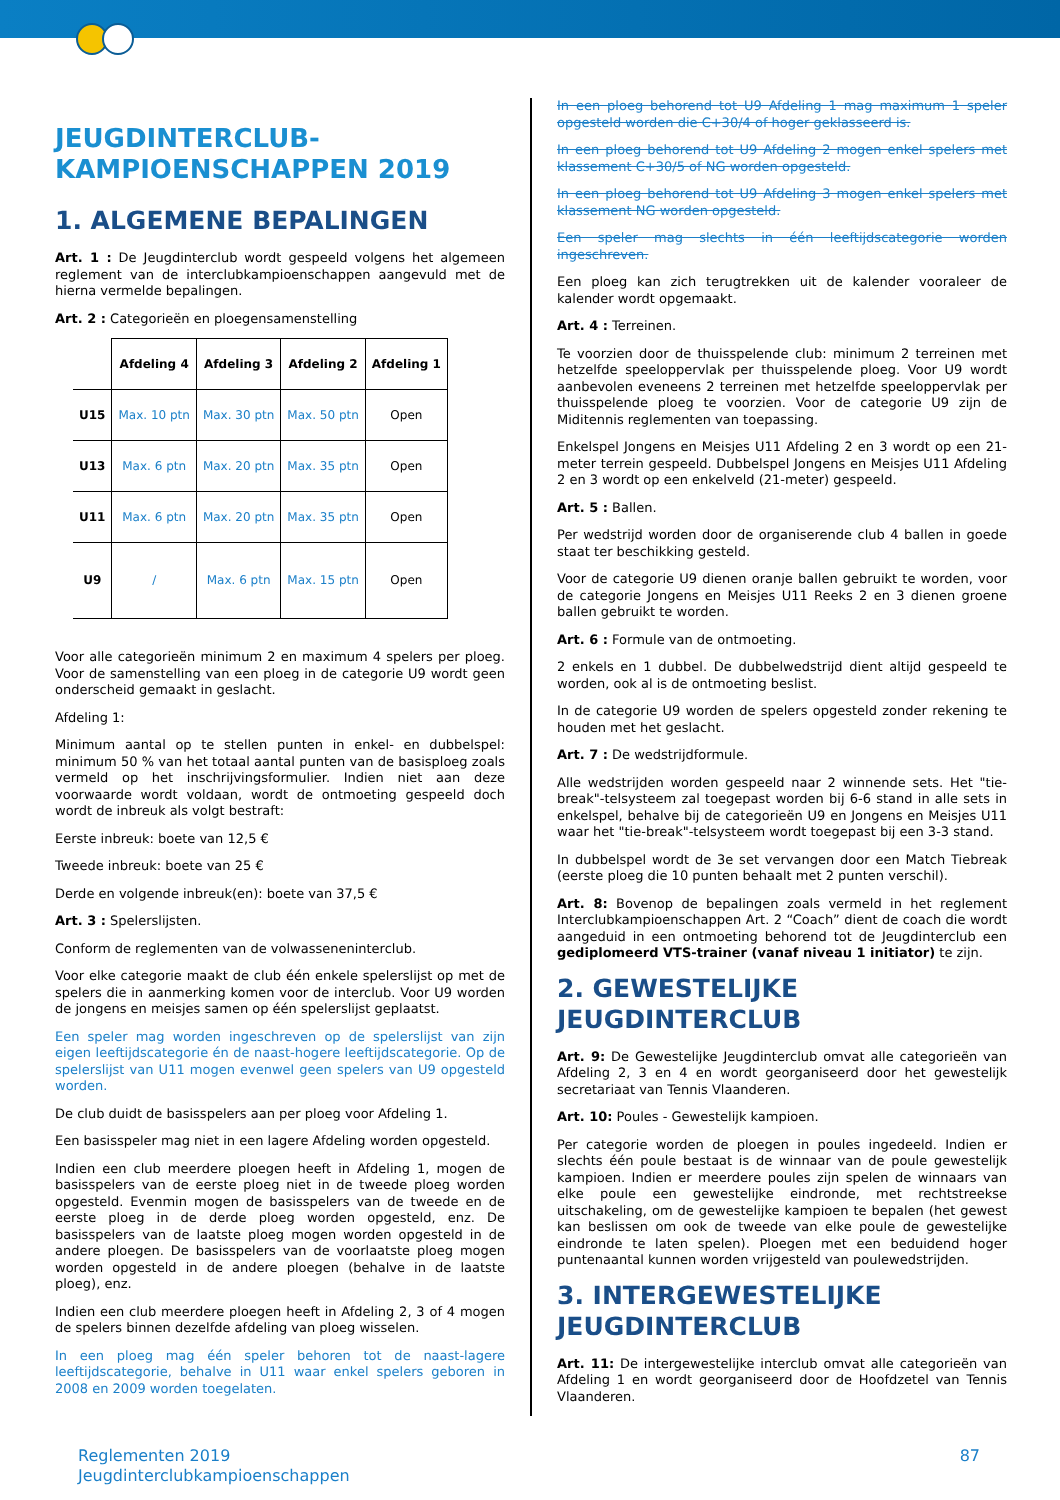JEUGDINTERCLUB-
KAMPIOENSCHAPPEN 2019
1. ALGEMENE BEPALINGEN
Art. 1 : De Jeugdinterclub wordt gespeeld volgens het algemeen reglement van de interclubkampioenschappen aangevuld met de hierna vermelde bepalingen.
Art. 2 : Categorieën en ploegensamenstelling
| | Afdeling 4 | Afdeling 3 | Afdeling 2 | Afdeling 1 |
| --- | --- | --- | --- | --- |
| U15 | Max. 10 ptn | Max. 30 ptn | Max. 50 ptn | Open |
| U13 | Max. 6 ptn | Max. 20 ptn | Max. 35 ptn | Open |
| U11 | Max. 6 ptn | Max. 20 ptn | Max. 35 ptn | Open |
| U9 | / | Max. 6 ptn | Max. 15 ptn | Open |
Voor alle categorieën minimum 2 en maximum 4 spelers per ploeg. Voor de samenstelling van een ploeg in de categorie U9 wordt geen onderscheid gemaakt in geslacht.
Afdeling 1:
Minimum aantal op te stellen punten in enkel- en dubbelspel: minimum 50 % van het totaal aantal punten van de basisploeg zoals vermeld op het inschrijvingsformulier. Indien niet aan deze voorwaarde wordt voldaan, wordt de ontmoeting gespeeld doch wordt de inbreuk als volgt bestraft:
Eerste inbreuk: boete van 12,5 €
Tweede inbreuk: boete van 25 €
Derde en volgende inbreuk(en): boete van 37,5 €
Art. 3 : Spelerslijsten.
Conform de reglementen van de volwasseneninterclub.
Voor elke categorie maakt de club één enkele spelerslijst op met de spelers die in aanmerking komen voor de interclub. Voor U9 worden de jongens en meisjes samen op één spelerslijst geplaatst.
Een speler mag worden ingeschreven op de spelerslijst van zijn eigen leeftijdscategorie én de naast-hogere leeftijdscategorie. Op de spelerslijst van U11 mogen evenwel geen spelers van U9 opgesteld worden.
De club duidt de basisspelers aan per ploeg voor Afdeling 1.
Een basisspeler mag niet in een lagere Afdeling worden opgesteld.
Indien een club meerdere ploegen heeft in Afdeling 1, mogen de basisspelers van de eerste ploeg niet in de tweede ploeg worden opgesteld. Evenmin mogen de basisspelers van de tweede en de eerste ploeg in de derde ploeg worden opgesteld, enz. De basisspelers van de laatste ploeg mogen worden opgesteld in de andere ploegen. De basisspelers van de voorlaatste ploeg mogen worden opgesteld in de andere ploegen (behalve in de laatste ploeg), enz.
Indien een club meerdere ploegen heeft in Afdeling 2, 3 of 4 mogen de spelers binnen dezelfde afdeling van ploeg wisselen.
In een ploeg mag één speler behoren tot de naast-lagere leeftijdscategorie, behalve in U11 waar enkel spelers geboren in 2008 en 2009 worden toegelaten.
In een ploeg behorend tot U9 Afdeling 1 mag maximum 1 speler opgesteld worden die C+30/4 of hoger geklasseerd is.
In een ploeg behorend tot U9 Afdeling 2 mogen enkel spelers met klassement C+30/5 of NG worden opgesteld.
In een ploeg behorend tot U9 Afdeling 3 mogen enkel spelers met klassement NG worden opgesteld.
Een speler mag slechts in één leeftijdscategorie worden ingeschreven.
Een ploeg kan zich terugtrekken uit de kalender vooraleer de kalender wordt opgemaakt.
Art. 4 : Terreinen.
Te voorzien door de thuisspelende club: minimum 2 terreinen met hetzelfde speeloppervlak per thuisspelende ploeg. Voor U9 wordt aanbevolen eveneens 2 terreinen met hetzelfde speeloppervlak per thuisspelende ploeg te voorzien. Voor de categorie U9 zijn de Miditennis reglementen van toepassing.
Enkelspel Jongens en Meisjes U11 Afdeling 2 en 3 wordt op een 21-meter terrein gespeeld. Dubbelspel Jongens en Meisjes U11 Afdeling 2 en 3 wordt op een enkelveld (21-meter) gespeeld.
Art. 5 : Ballen.
Per wedstrijd worden door de organiserende club 4 ballen in goede staat ter beschikking gesteld.
Voor de categorie U9 dienen oranje ballen gebruikt te worden, voor de categorie Jongens en Meisjes U11 Reeks 2 en 3 dienen groene ballen gebruikt te worden.
Art. 6 : Formule van de ontmoeting.
2 enkels en 1 dubbel. De dubbelwedstrijd dient altijd gespeeld te worden, ook al is de ontmoeting beslist.
In de categorie U9 worden de spelers opgesteld zonder rekening te houden met het geslacht.
Art. 7 : De wedstrijdformule.
Alle wedstrijden worden gespeeld naar 2 winnende sets. Het "tie-break"-telsysteem zal toegepast worden bij 6-6 stand in alle sets in enkelspel, behalve bij de categorieën U9 en Jongens en Meisjes U11 waar het "tie-break"-telsysteem wordt toegepast bij een 3-3 stand.
In dubbelspel wordt de 3e set vervangen door een Match Tiebreak (eerste ploeg die 10 punten behaalt met 2 punten verschil).
Art. 8: Bovenop de bepalingen zoals vermeld in het reglement Interclubkampioenschappen Art. 2 “Coach” dient de coach die wordt aangeduid in een ontmoeting behorend tot de Jeugdinterclub een gediplomeerd VTS-trainer (vanaf niveau 1 initiator) te zijn.
2. GEWESTELIJKE JEUGDINTERCLUB
Art. 9: De Gewestelijke Jeugdinterclub omvat alle categorieën van Afdeling 2, 3 en 4 en wordt georganiseerd door het gewestelijk secretariaat van Tennis Vlaanderen.
Art. 10: Poules - Gewestelijk kampioen.
Per categorie worden de ploegen in poules ingedeeld. Indien er slechts één poule bestaat is de winnaar van de poule gewestelijk kampioen. Indien er meerdere poules zijn spelen de winnaars van elke poule een gewestelijke eindronde, met rechtstreekse uitschakeling, om de gewestelijke kampioen te bepalen (het gewest kan beslissen om ook de tweede van elke poule de gewestelijke eindronde te laten spelen). Ploegen met een beduidend hoger puntenaantal kunnen worden vrijgesteld van poulewedstrijden.
3. INTERGEWESTELIJKE JEUGDINTERCLUB
Art. 11: De intergewestelijke interclub omvat alle categorieën van Afdeling 1 en wordt georganiseerd door de Hoofdzetel van Tennis Vlaanderen.
Reglementen 2019
Jeugdinterclubkampioenschappen
87